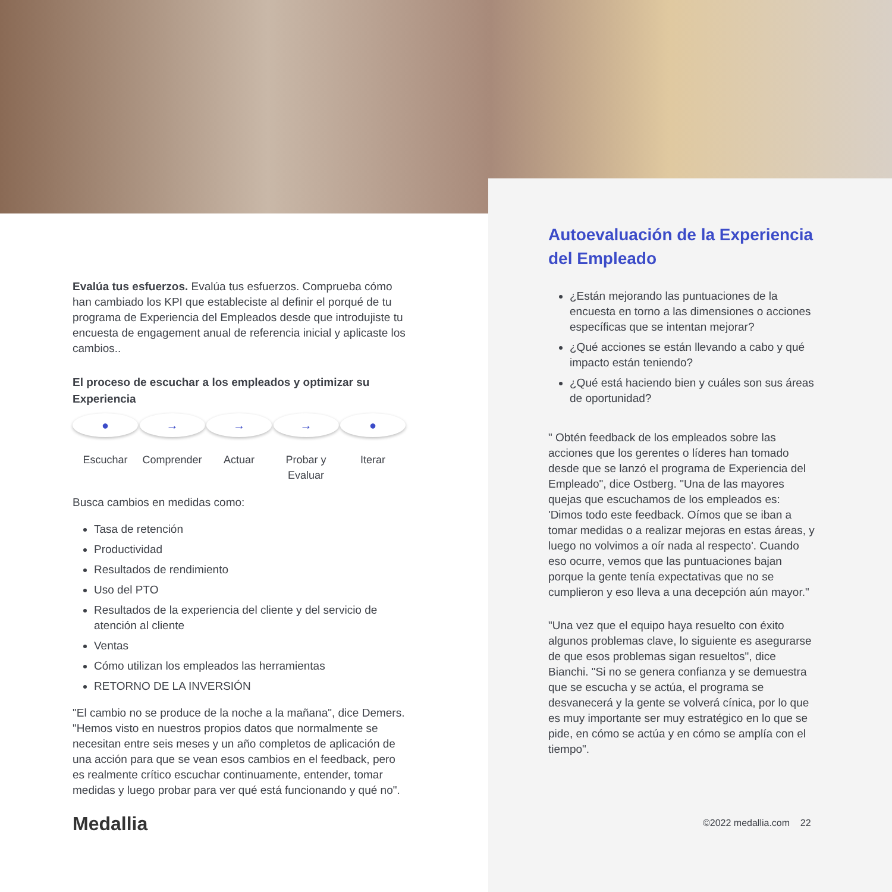Evalúa tus esfuerzos. Evalúa tus esfuerzos. Comprueba cómo han cambiado los KPI que estableciste al definir el porqué de tu programa de Experiencia del Empleados desde que introdujiste tu encuesta de engagement anual de referencia inicial y aplicaste los cambios..
El proceso de escuchar a los empleados y optimizar su Experiencia
●
Escuchar
→
Comprender
→
Actuar
→
Probar y Evaluar
●
Iterar
Busca cambios en medidas como:
Tasa de retención
Productividad
Resultados de rendimiento
Uso del PTO
Resultados de la experiencia del cliente y del servicio de atención al cliente
Ventas
Cómo utilizan los empleados las herramientas
RETORNO DE LA INVERSIÓN
"El cambio no se produce de la noche a la mañana", dice Demers. "Hemos visto en nuestros propios datos que normalmente se necesitan entre seis meses y un año completos de aplicación de una acción para que se vean esos cambios en el feedback, pero es realmente crítico escuchar continuamente, entender, tomar medidas y luego probar para ver qué está funcionando y qué no".
Medallia
Autoevaluación de la Experiencia del Empleado
¿Están mejorando las puntuaciones de la encuesta en torno a las dimensiones o acciones específicas que se intentan mejorar?
¿Qué acciones se están llevando a cabo y qué impacto están teniendo?
¿Qué está haciendo bien y cuáles son sus áreas de oportunidad?
" Obtén feedback de los empleados sobre las acciones que los gerentes o líderes han tomado desde que se lanzó el programa de Experiencia del Empleado", dice Ostberg. "Una de las mayores quejas que escuchamos de los empleados es: 'Dimos todo este feedback. Oímos que se iban a tomar medidas o a realizar mejoras en estas áreas, y luego no volvimos a oír nada al respecto'. Cuando eso ocurre, vemos que las puntuaciones bajan porque la gente tenía expectativas que no se cumplieron y eso lleva a una decepción aún mayor."
"Una vez que el equipo haya resuelto con éxito algunos problemas clave, lo siguiente es asegurarse de que esos problemas sigan resueltos", dice Bianchi. "Si no se genera confianza y se demuestra que se escucha y se actúa, el programa se desvanecerá y la gente se volverá cínica, por lo que es muy importante ser muy estratégico en lo que se pide, en cómo se actúa y en cómo se amplía con el tiempo".
©2022 medallia.com 22